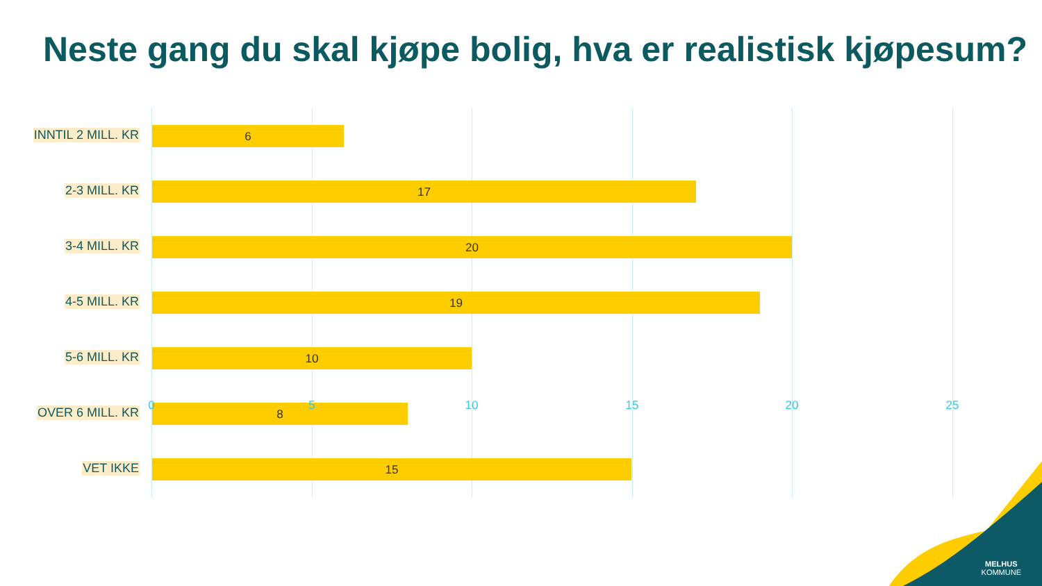Neste gang du skal kjøpe bolig, hva er realistisk kjøpesum?
INNTIL 2 MILL. KR 6
2-3 MILL. KR 17
3-4 MILL. KR 20
4-5 MILL. KR 19
5-6 MILL. KR 10
OVER 6 MILL. KR 8
VET IKKE 15
0 5 10 15 20 25
MELHUS
KOMMUNE